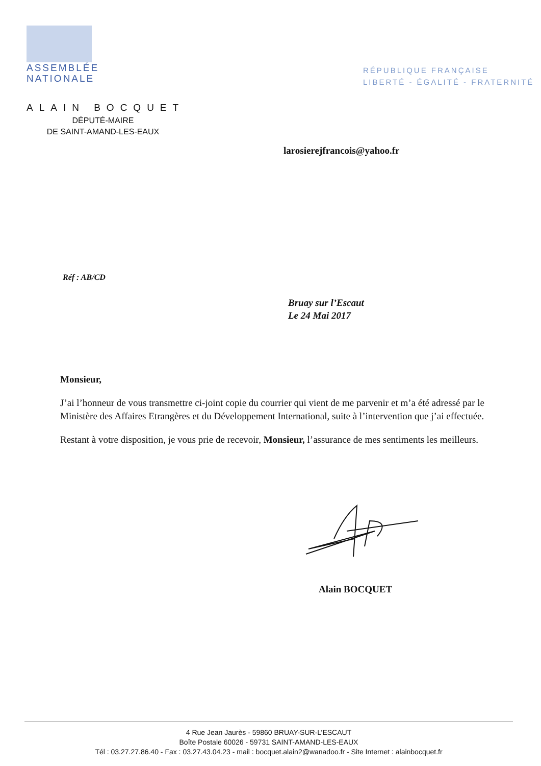ASSEMBLÉE
NATIONALE
RÉPUBLIQUE FRANÇAISE
LIBERTÉ - ÉGALITÉ - FRATERNITÉ
ALAIN BOCQUET
DÉPUTÉ-MAIRE
DE SAINT-AMAND-LES-EAUX
larosierejfrancois@yahoo.fr
Réf : AB/CD
Bruay sur l’Escaut
Le 24 Mai 2017
Monsieur,
J’ai l’honneur de vous transmettre ci-joint copie du courrier qui vient de me parvenir et m’a été adressé par le Ministère des Affaires Etrangères et du Développement International, suite à l’intervention que j’ai effectuée.
Restant à votre disposition, je vous prie de recevoir, Monsieur, l’assurance de mes sentiments les meilleurs.
Alain BOCQUET
4 Rue Jean Jaurès - 59860 BRUAY-SUR-L’ESCAUT
Boîte Postale 60026 - 59731 SAINT-AMAND-LES-EAUX
Tél : 03.27.27.86.40 - Fax : 03.27.43.04.23 - mail : bocquet.alain2@wanadoo.fr - Site Internet : alainbocquet.fr